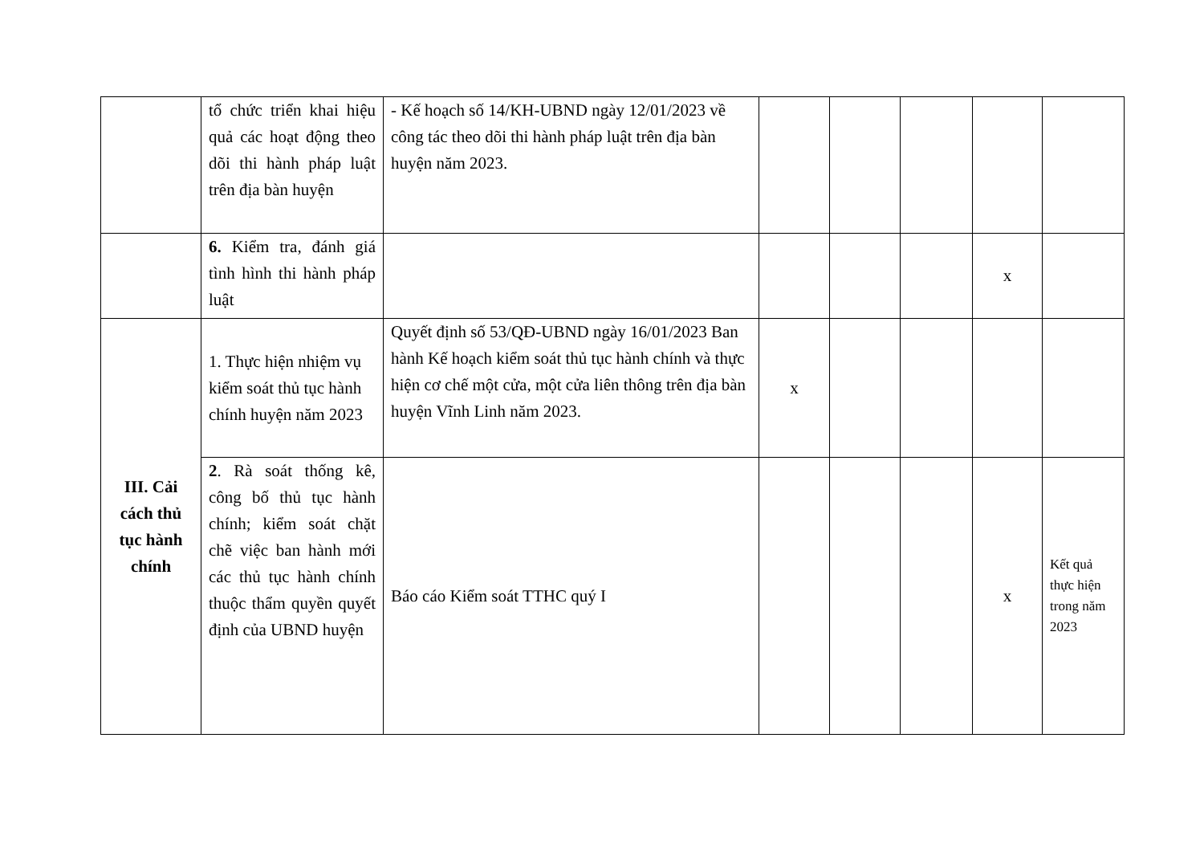| | tổ chức triển khai hiệu quả các hoạt động theo dõi thi hành pháp luật trên địa bàn huyện | - Kế hoạch số 14/KH-UBND ngày 12/01/2023 về công tác theo dõi thi hành pháp luật trên địa bàn huyện năm 2023. | | | | | |
| | 6. Kiểm tra, đánh giá tình hình thi hành pháp luật | | | | | x | |
| III. Cải cách thủ tục hành chính | 1. Thực hiện nhiệm vụ kiểm soát thủ tục hành chính huyện năm 2023 | Quyết định số 53/QĐ-UBND ngày 16/01/2023 Ban hành Kế hoạch kiểm soát thủ tục hành chính và thực hiện cơ chế một cửa, một cửa liên thông trên địa bàn huyện Vĩnh Linh năm 2023. | x | | | | |
| | 2 . Rà soát thống kê, công bố thủ tục hành chính; kiểm soát chặt chẽ việc ban hành mới các thủ tục hành chính thuộc thẩm quyền quyết định của UBND huyện | Báo cáo Kiểm soát TTHC quý I | | | | x | Kết quả thực hiện trong năm 2023 |